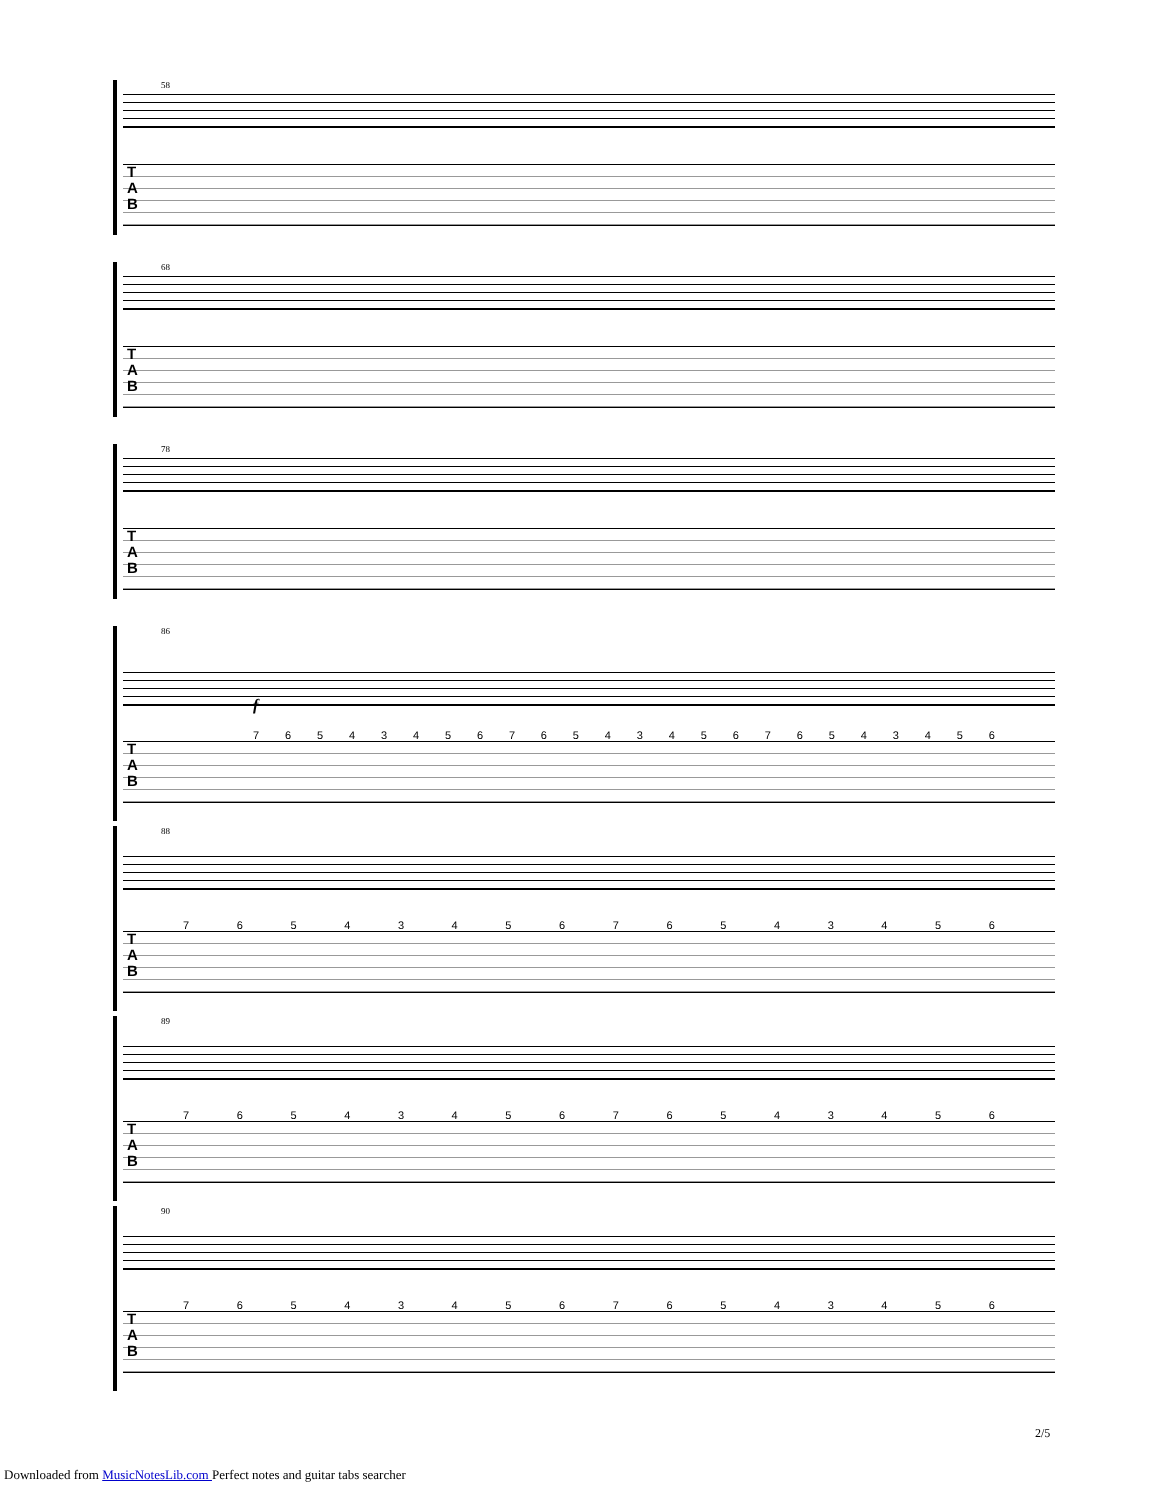58
T
A
B
68
T
A
B
78
T
A
B
86
f
T
A
B
7 6 5 4 3 4 5 6 7 6 5 4 3 4 5 6 7 6 5 4 3 4 5 6
88
T
A
B
7 6 5 4 3 4 5 6 7 6 5 4 3 4 5 6
89
T
A
B
7 6 5 4 3 4 5 6 7 6 5 4 3 4 5 6
90
T
A
B
7 6 5 4 3 4 5 6 7 6 5 4 3 4 5 6
2/5
Downloaded from MusicNotesLib.com Perfect notes and guitar tabs searcher